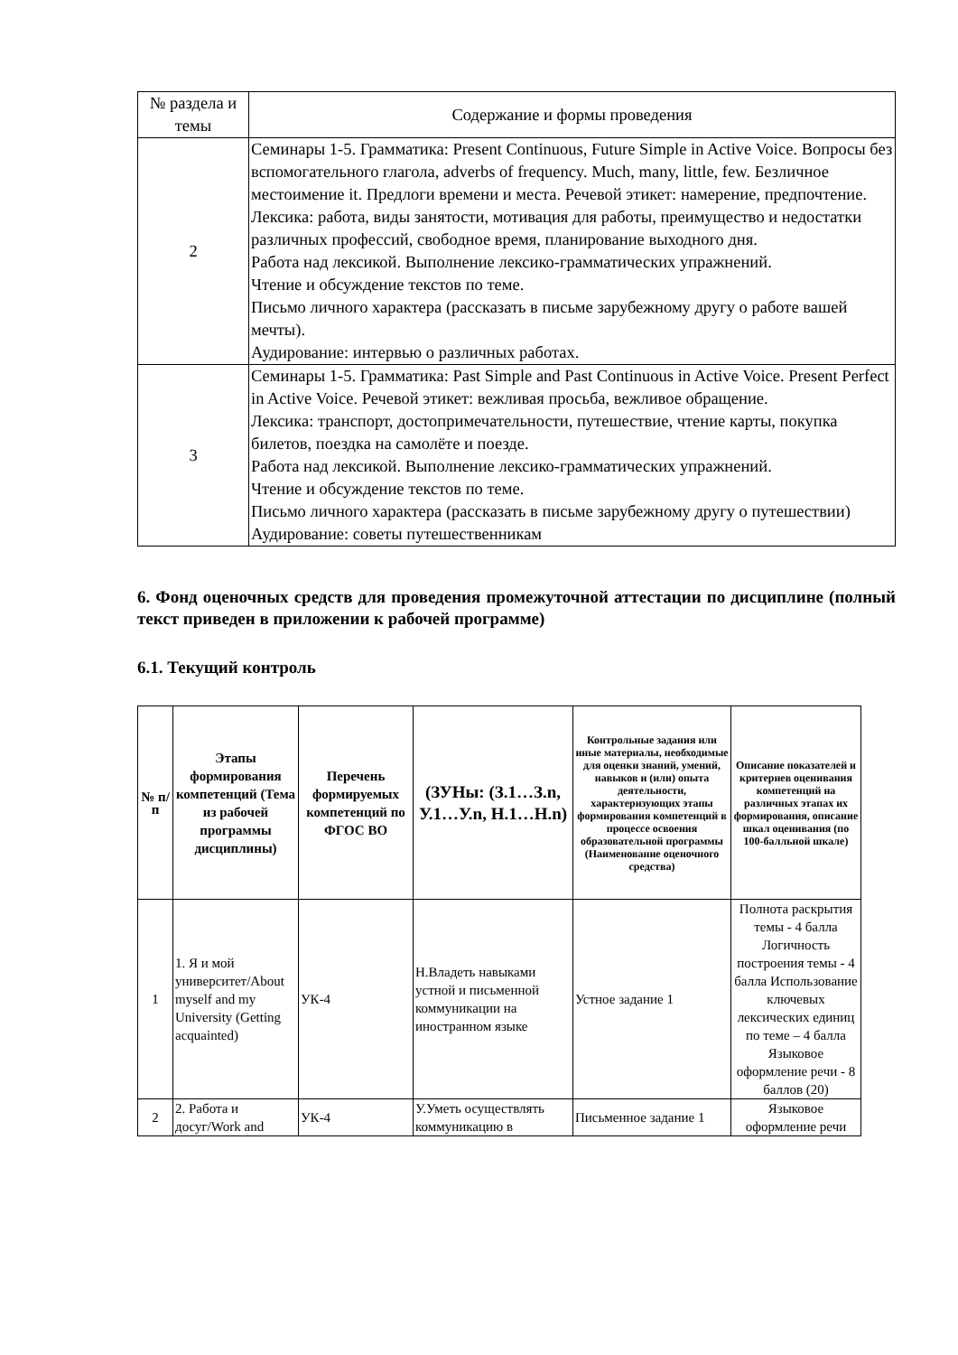| № раздела и темы | Содержание и формы проведения |
| 2 | Семинары 1-5. Грамматика: Present Continuous, Future Simple in Active Voice. Вопросы без вспомогательного глагола, adverbs of frequency. Much, many, little, few. Безличное местоимение it. Предлоги времени и места. Речевой этикет: намерение, предпочтение. Лексика: работа, виды занятости, мотивация для работы, преимущество и недостатки различных профессий, свободное время, планирование выходного дня. Работа над лексикой. Выполнение лексико-грамматических упражнений. Чтение и обсуждение текстов по теме. Письмо личного характера (рассказать в письме зарубежному другу о работе вашей мечты). Аудирование: интервью о различных работах. |
| 3 | Семинары 1-5. Грамматика: Past Simple and Past Continuous in Active Voice. Present Perfect in Active Voice. Речевой этикет: вежливая просьба, вежливое обращение. Лексика: транспорт, достопримечательности, путешествие, чтение карты, покупка билетов, поездка на самолёте и поезде. Работа над лексикой. Выполнение лексико-грамматических упражнений. Чтение и обсуждение текстов по теме. Письмо личного характера (рассказать в письме зарубежному другу о путешествии) Аудирование: советы путешественникам |
6. Фонд оценочных средств для проведения промежуточной аттестации по дисциплине (полный текст приведен в приложении к рабочей программе)
6.1. Текущий контроль
| № п/п | Этапы формирования компетенций (Тема из рабочей программы дисциплины) | Перечень формируемых компетенций по ФГОС ВО | (ЗУНы: (З.1…З.n, У.1…У.n, Н.1…Н.n) | Контрольные задания или иные материалы, необходимые для оценки знаний, умений, навыков и (или) опыта деятельности, характеризующих этапы формирования компетенций в процессе освоения образовательной программы (Наименование оценочного средства) | Описание показателей и критериев оценивания компетенций на различных этапах их формирования, описание шкал оценивания (по 100-балльной шкале) |
| --- | --- | --- | --- | --- | --- |
| 1 | 1. Я и мой университет/About myself and my University (Getting acquainted) | УК-4 | Н.Владеть навыками устной и письменной коммуникации на иностранном языке | Устное задание 1 | Полнота раскрытия темы - 4 балла Логичность построения темы - 4 балла Использование ключевых лексических единиц по теме – 4 балла Языковое оформление речи - 8 баллов (20) |
| 2 | 2. Работа и досуг/Work and | УК-4 | У.Уметь осуществлять коммуникацию в | Письменное задание 1 | Языковое оформление речи |